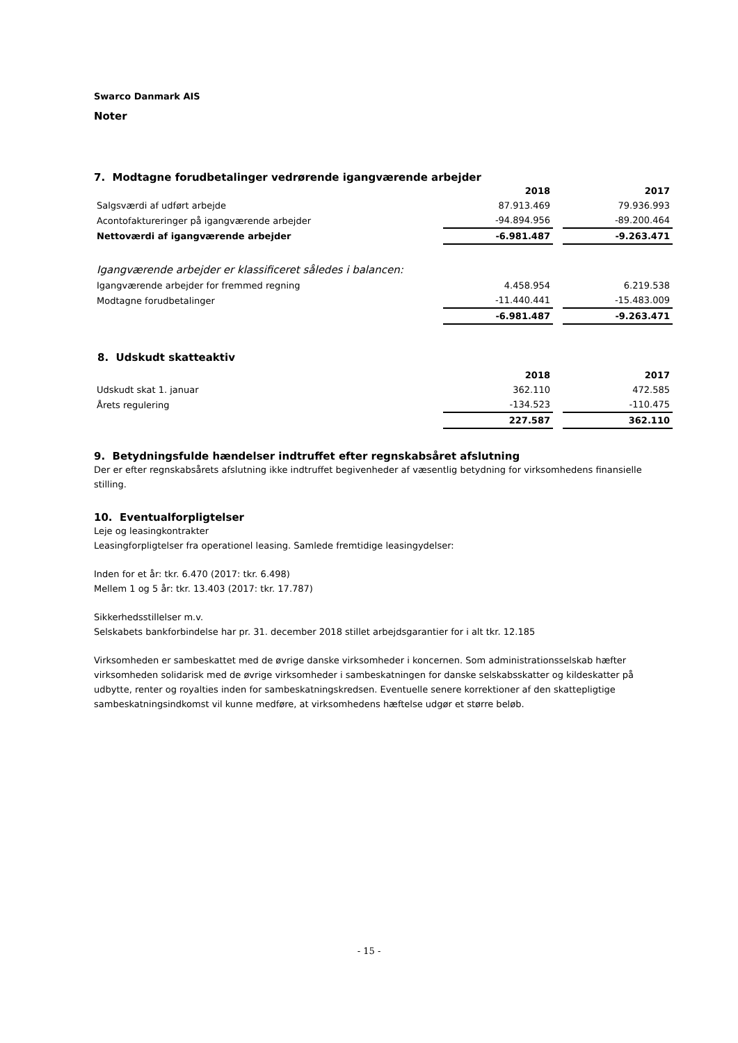Swarco Danmark AIS
Noter
7. Modtagne forudbetalinger vedrørende igangværende arbejder
| | 2018 | | 2017 |
| Salgsværdi af udført arbejde | 87.913.469 | | 79.936.993 |
| Acontofaktureringer på igangværende arbejder | -94.894.956 | | -89.200.464 |
| Nettoværdi af igangværende arbejder | -6.981.487 | | -9.263.471 |
| Igangværende arbejder er klassificeret således i balancen: | | | |
| Igangværende arbejder for fremmed regning | 4.458.954 | | 6.219.538 |
| Modtagne forudbetalinger | -11.440.441 | | -15.483.009 |
| | -6.981.487 | | -9.263.471 |
8. Udskudt skatteaktiv
| | 2018 | | 2017 |
| Udskudt skat 1. januar | 362.110 | | 472.585 |
| Årets regulering | -134.523 | | -110.475 |
| | 227.587 | | 362.110 |
9. Betydningsfulde hændelser indtruffet efter regnskabsåret afslutning
Der er efter regnskabsårets afslutning ikke indtruffet begivenheder af væsentlig betydning for virksomhedens finansielle stilling.
10. Eventualforpligtelser
Leje og leasingkontrakter
Leasingforpligtelser fra operationel leasing. Samlede fremtidige leasingydelser:
Inden for et år: tkr. 6.470 (2017: tkr. 6.498)
Mellem 1 og 5 år: tkr. 13.403 (2017: tkr. 17.787)
Sikkerhedsstillelser m.v.
Selskabets bankforbindelse har pr. 31. december 2018 stillet arbejdsgarantier for i alt tkr. 12.185
Virksomheden er sambeskattet med de øvrige danske virksomheder i koncernen. Som administrationsselskab hæfter virksomheden solidarisk med de øvrige virksomheder i sambeskatningen for danske selskabsskatter og kildeskatter på udbytte, renter og royalties inden for sambeskatningskredsen. Eventuelle senere korrektioner af den skattepligtige sambeskatningsindkomst vil kunne medføre, at virksomhedens hæftelse udgør et større beløb.
- 15 -